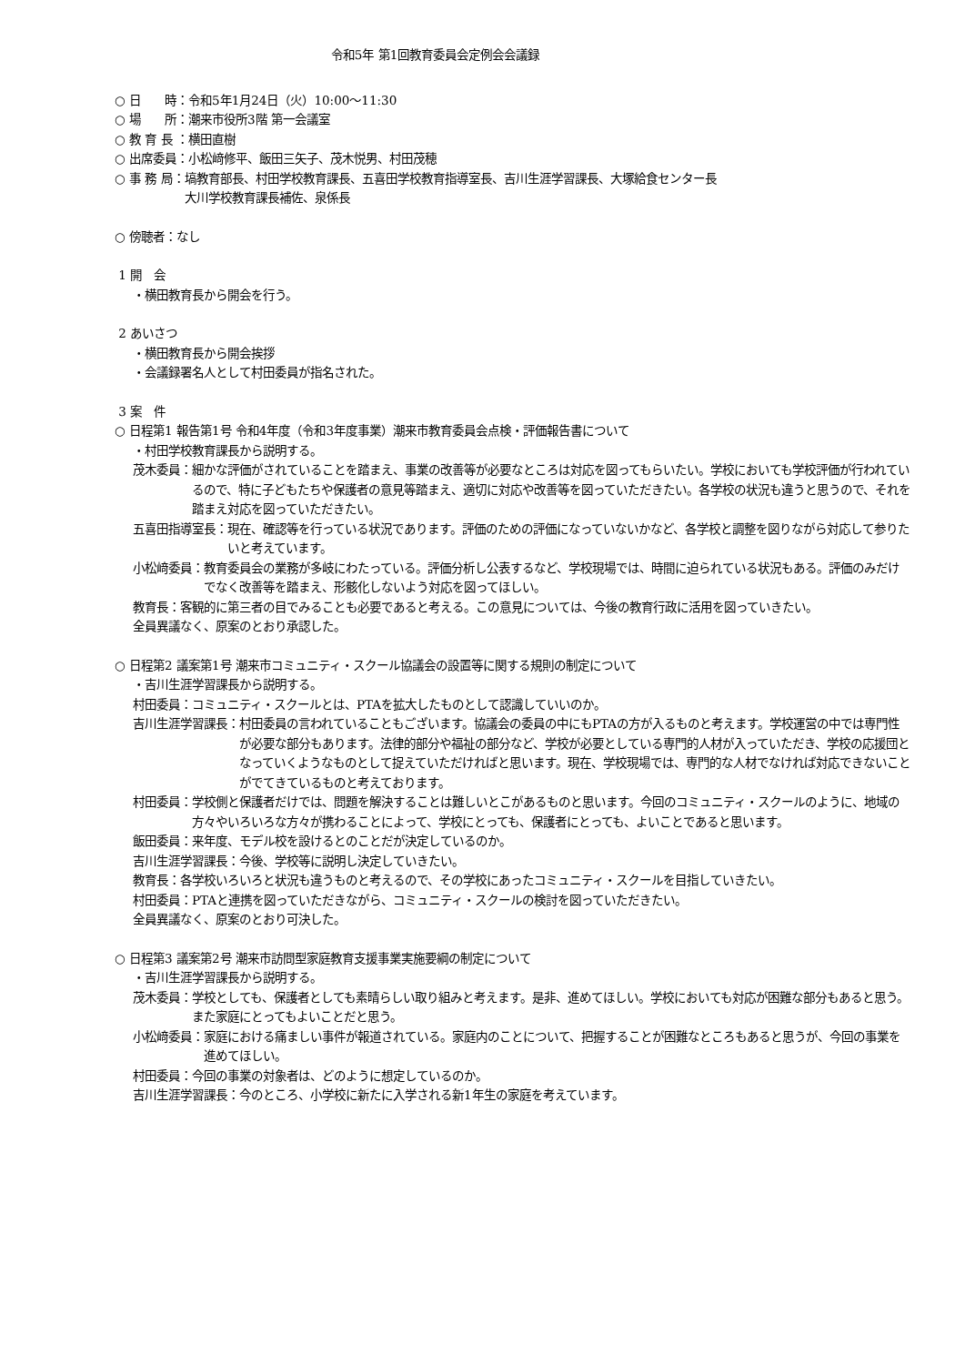令和5年 第1回教育委員会定例会会議録
○ 日　　時：令和5年1月24日（火）10:00～11:30
○ 場　　所：潮来市役所3階 第一会議室
○ 教 育 長 ：横田直樹
○ 出席委員：小松﨑修平、飯田三矢子、茂木悦男、村田茂穂
○ 事 務 局： 塙教育部長、村田学校教育課長、五喜田学校教育指導室長、吉川生涯学習課長、大塚給食センター長
大川学校教育課長補佐、泉係長
○ 傍聴者：なし
1 開　会
・横田教育長から開会を行う。
2 あいさつ
・横田教育長から開会挨拶
・会議録署名人として村田委員が指名された。
3 案　件
○ 日程第1 報告第1号 令和4年度（令和3年度事業）潮来市教育委員会点検・評価報告書について
・村田学校教育課長から説明する。
茂木委員： 細かな評価がされていることを踏まえ、事業の改善等が必要なところは対応を図ってもらいたい。学校においても学校評価が行われているので、特に子どもたちや保護者の意見等踏まえ、適切に対応や改善等を図っていただきたい。各学校の状況も違うと思うので、それを踏まえ対応を図っていただきたい。
五喜田指導室長： 現在、確認等を行っている状況であります。評価のための評価になっていないかなど、各学校と調整を図りながら対応して参りたいと考えています。
小松﨑委員： 教育委員会の業務が多岐にわたっている。評価分析し公表するなど、学校現場では、時間に迫られている状況もある。評価のみだけでなく改善等を踏まえ、形骸化しないよう対応を図ってほしい。
教育長： 客観的に第三者の目でみることも必要であると考える。この意見については、今後の教育行政に活用を図っていきたい。
全員異議なく、原案のとおり承認した。
○ 日程第2 議案第1号 潮来市コミュニティ・スクール協議会の設置等に関する規則の制定について
・吉川生涯学習課長から説明する。
村田委員： コミュニティ・スクールとは、PTAを拡大したものとして認識していいのか。
吉川生涯学習課長： 村田委員の言われていることもございます。協議会の委員の中にもPTAの方が入るものと考えます。学校運営の中では専門性が必要な部分もあります。法律的部分や福祉の部分など、学校が必要としている専門的人材が入っていただき、学校の応援団となっていくようなものとして捉えていただければと思います。現在、学校現場では、専門的な人材でなければ対応できないことがでてきているものと考えております。
村田委員： 学校側と保護者だけでは、問題を解決することは難しいとこがあるものと思います。今回のコミュニティ・スクールのように、地域の方々やいろいろな方々が携わることによって、学校にとっても、保護者にとっても、よいことであると思います。
飯田委員： 来年度、モデル校を設けるとのことだが決定しているのか。
吉川生涯学習課長： 今後、学校等に説明し決定していきたい。
教育長： 各学校いろいろと状況も違うものと考えるので、その学校にあったコミュニティ・スクールを目指していきたい。
村田委員： PTAと連携を図っていただきながら、コミュニティ・スクールの検討を図っていただきたい。
全員異議なく、原案のとおり可決した。
○ 日程第3 議案第2号 潮来市訪問型家庭教育支援事業実施要綱の制定について
・吉川生涯学習課長から説明する。
茂木委員： 学校としても、保護者としても素晴らしい取り組みと考えます。是非、進めてほしい。学校においても対応が困難な部分もあると思う。また家庭にとってもよいことだと思う。
小松﨑委員： 家庭における痛ましい事件が報道されている。家庭内のことについて、把握することが困難なところもあると思うが、今回の事業を進めてほしい。
村田委員： 今回の事業の対象者は、どのように想定しているのか。
吉川生涯学習課長： 今のところ、小学校に新たに入学される新1年生の家庭を考えています。